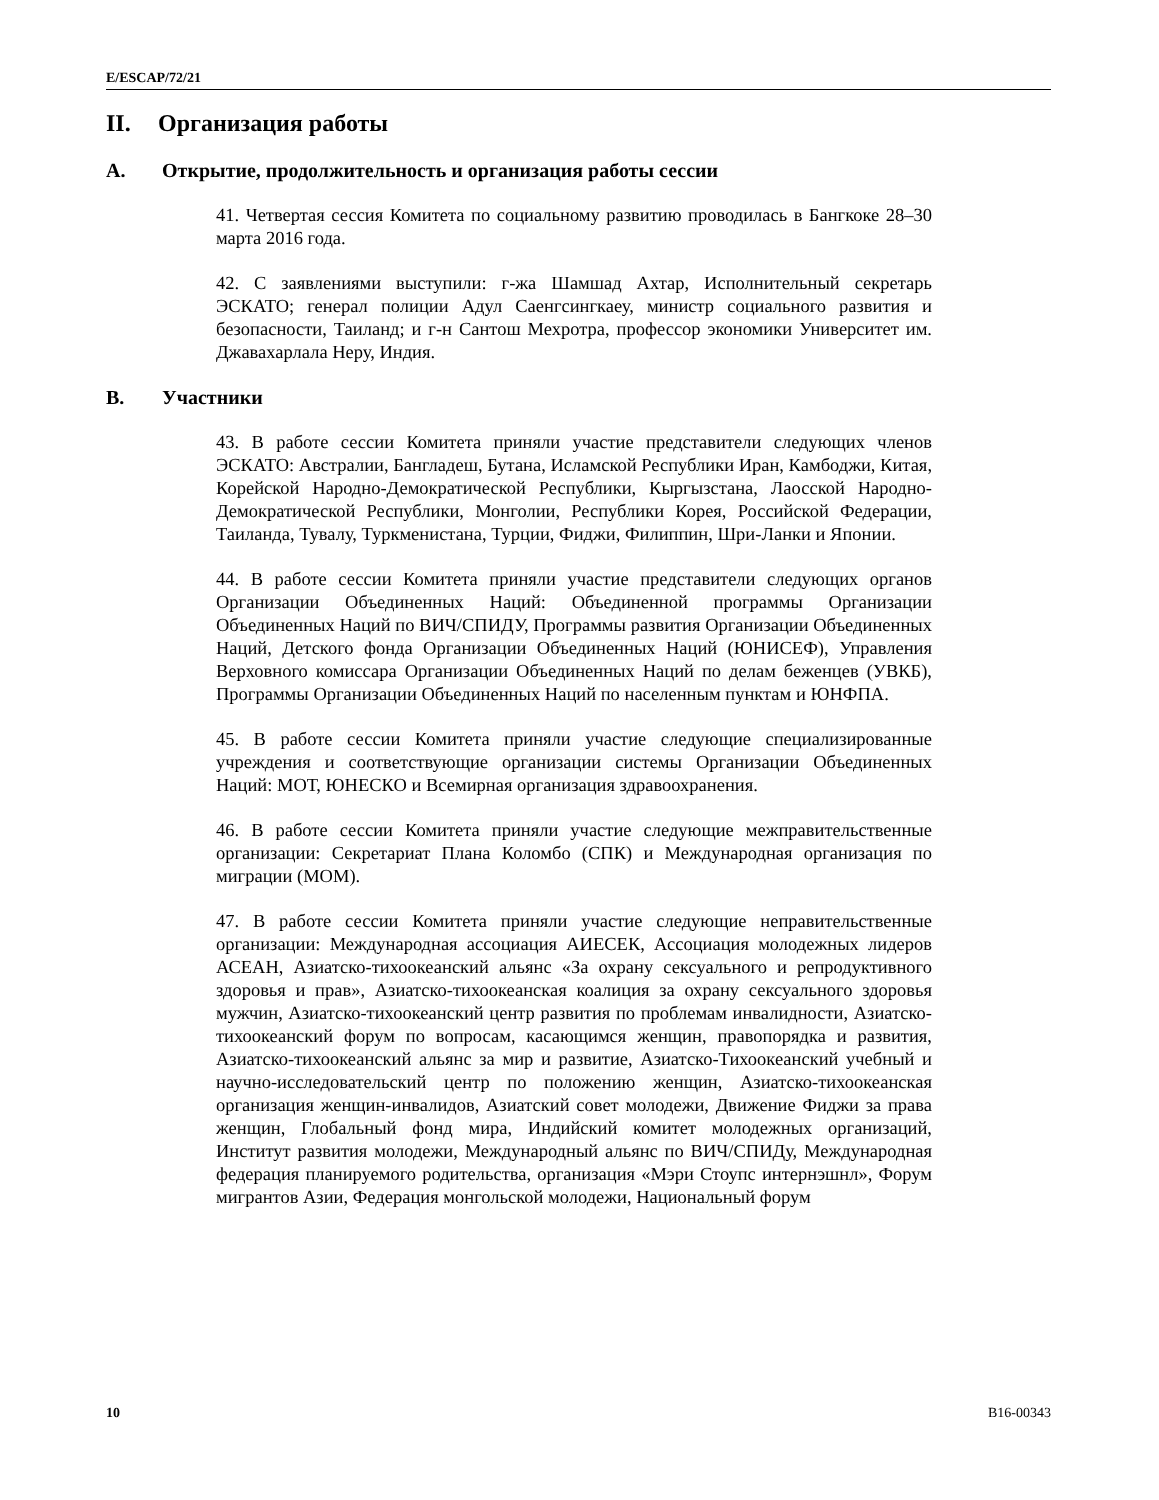E/ESCAP/72/21
II. Организация работы
A. Открытие, продолжительность и организация работы сессии
41. Четвертая сессия Комитета по социальному развитию проводилась в Бангкоке 28–30 марта 2016 года.
42. С заявлениями выступили: г-жа Шамшад Ахтар, Исполнительный секретарь ЭСКАТО; генерал полиции Адул Саенгсингкаеу, министр социального развития и безопасности, Таиланд; и г-н Сантош Мехротра, профессор экономики Университет им. Джавахарлала Неру, Индия.
B. Участники
43. В работе сессии Комитета приняли участие представители следующих членов ЭСКАТО: Австралии, Бангладеш, Бутана, Исламской Республики Иран, Камбоджи, Китая, Корейской Народно-Демократической Республики, Кыргызстана, Лаосской Народно-Демократической Республики, Монголии, Республики Корея, Российской Федерации, Таиланда, Тувалу, Туркменистана, Турции, Фиджи, Филиппин, Шри-Ланки и Японии.
44. В работе сессии Комитета приняли участие представители следующих органов Организации Объединенных Наций: Объединенной программы Организации Объединенных Наций по ВИЧ/СПИДУ, Программы развития Организации Объединенных Наций, Детского фонда Организации Объединенных Наций (ЮНИСЕФ), Управления Верховного комиссара Организации Объединенных Наций по делам беженцев (УВКБ), Программы Организации Объединенных Наций по населенным пунктам и ЮНФПА.
45. В работе сессии Комитета приняли участие следующие специализированные учреждения и соответствующие организации системы Организации Объединенных Наций: МОТ, ЮНЕСКО и Всемирная организация здравоохранения.
46. В работе сессии Комитета приняли участие следующие межправительственные организации: Секретариат Плана Коломбо (СПК) и Международная организация по миграции (МОМ).
47. В работе сессии Комитета приняли участие следующие неправительственные организации: Международная ассоциация АИЕСЕК, Ассоциация молодежных лидеров АСЕАН, Азиатско-тихоокеанский альянс «За охрану сексуального и репродуктивного здоровья и прав», Азиатско-тихоокеанская коалиция за охрану сексуального здоровья мужчин, Азиатско-тихоокеанский центр развития по проблемам инвалидности, Азиатско-тихоокеанский форум по вопросам, касающимся женщин, правопорядка и развития, Азиатско-тихоокеанский альянс за мир и развитие, Азиатско-Тихоокеанский учебный и научно-исследовательский центр по положению женщин, Азиатско-тихоокеанская организация женщин-инвалидов, Азиатский совет молодежи, Движение Фиджи за права женщин, Глобальный фонд мира, Индийский комитет молодежных организаций, Институт развития молодежи, Международный альянс по ВИЧ/СПИДу, Международная федерация планируемого родительства, организация «Мэри Стоупс интернэшнл», Форум мигрантов Азии, Федерация монгольской молодежи, Национальный форум
10 B16-00343